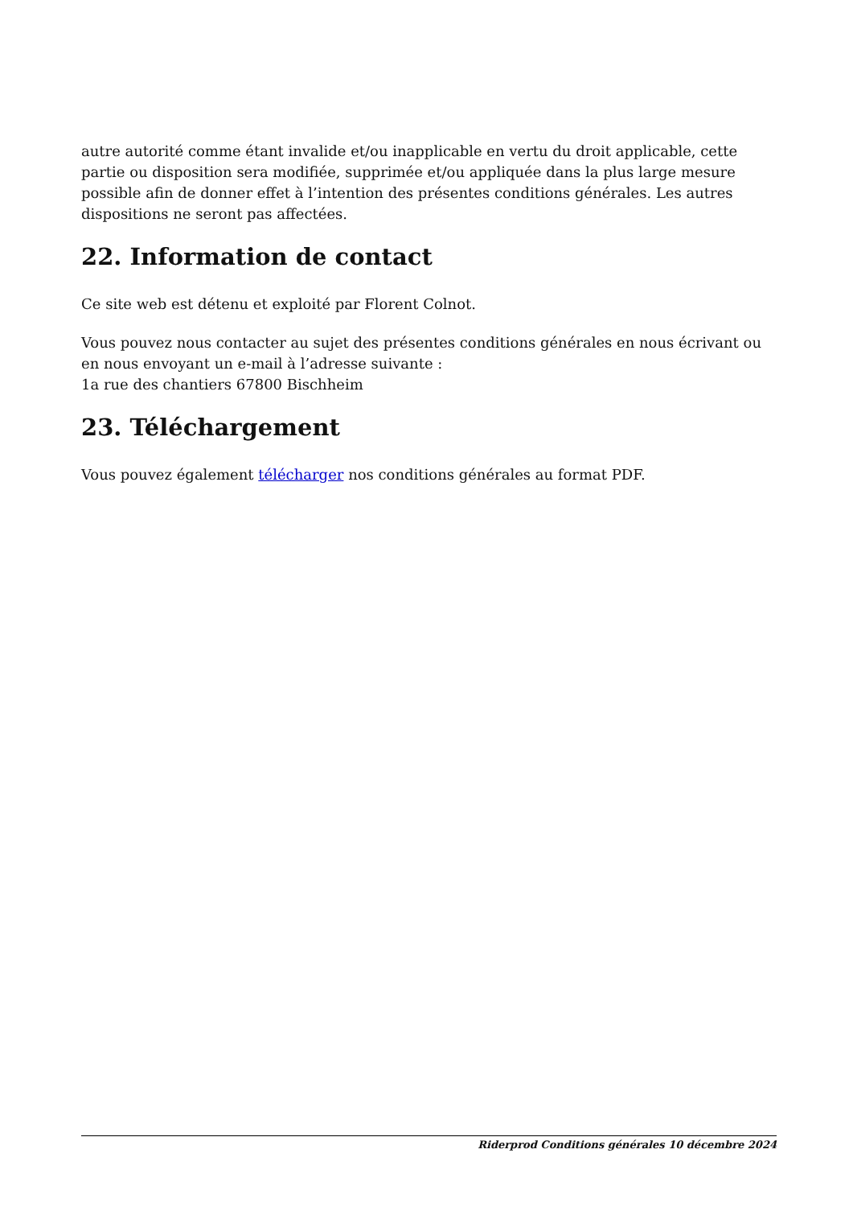autre autorité comme étant invalide et/ou inapplicable en vertu du droit applicable, cette partie ou disposition sera modifiée, supprimée et/ou appliquée dans la plus large mesure possible afin de donner effet à l’intention des présentes conditions générales. Les autres dispositions ne seront pas affectées.
22. Information de contact
Ce site web est détenu et exploité par Florent Colnot.
Vous pouvez nous contacter au sujet des présentes conditions générales en nous écrivant ou en nous envoyant un e-mail à l’adresse suivante :
1a rue des chantiers 67800 Bischheim
23. Téléchargement
Vous pouvez également télécharger nos conditions générales au format PDF.
Riderprod Conditions générales 10 décembre 2024